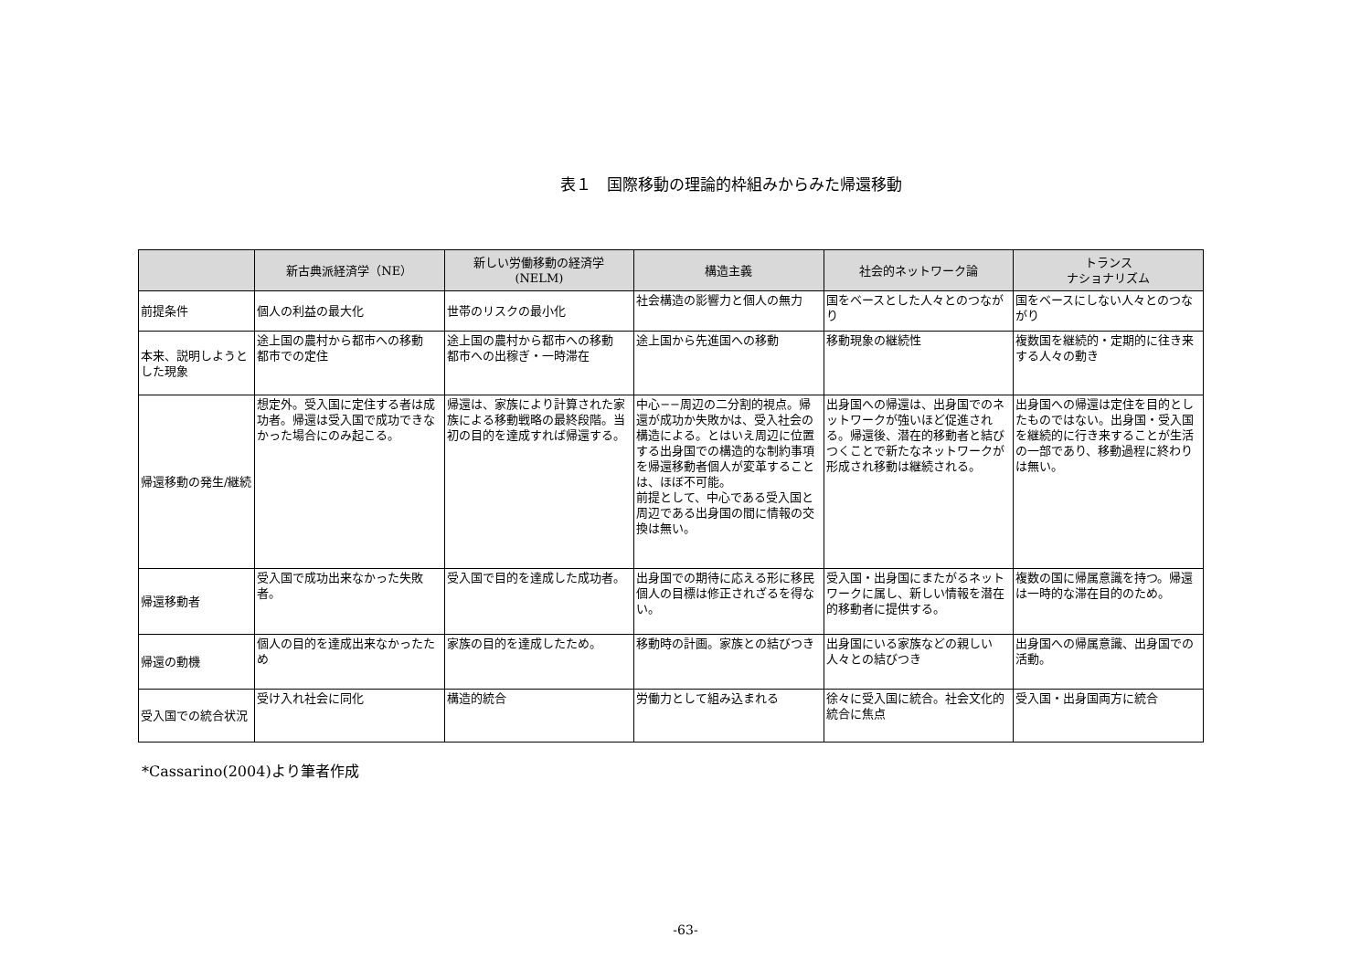表１　国際移動の理論的枠組みからみた帰還移動
| | 新古典派経済学（NE） | 新しい労働移動の経済学 (NELM) | 構造主義 | 社会的ネットワーク論 | トランス ナショナリズム |
| --- | --- | --- | --- | --- | --- |
| 前提条件 | 個人の利益の最大化 | 世帯のリスクの最小化 | 社会構造の影響力と個人の無力 | 国をベースとした人々とのつながり | 国をベースにしない人々とのつながり |
| 本来、説明しようとした現象 | 途上国の農村から都市への移動 都市での定住 | 途上国の農村から都市への移動 都市への出稼ぎ・一時滞在 | 途上国から先進国への移動 | 移動現象の継続性 | 複数国を継続的・定期的に往き来する人々の動き |
| 帰還移動の発生/継続 | 想定外。受入国に定住する者は成功者。帰還は受入国で成功できなかった場合にのみ起こる。 | 帰還は、家族により計算された家族による移動戦略の最終段階。当初の目的を達成すれば帰還する。 | 中心−−周辺の二分割的視点。帰還が成功か失敗かは、受入社会の構造による。とはいえ周辺に位置する出身国での構造的な制約事項を帰還移動者個人が変革することは、ほぼ不可能。 前提として、中心である受入国と周辺である出身国の間に情報の交換は無い。 | 出身国への帰還は、出身国でのネットワークが強いほど促進される。帰還後、潜在的移動者と結びつくことで新たなネットワークが形成され移動は継続される。 | 出身国への帰還は定住を目的としたものではない。出身国・受入国を継続的に行き来することが生活の一部であり、移動過程に終わりは無い。 |
| 帰還移動者 | 受入国で成功出来なかった失敗者。 | 受入国で目的を達成した成功者。 | 出身国での期待に応える形に移民個人の目標は修正されざるを得ない。 | 受入国・出身国にまたがるネットワークに属し、新しい情報を潜在的移動者に提供する。 | 複数の国に帰属意識を持つ。帰還は一時的な滞在目的のため。 |
| 帰還の動機 | 個人の目的を達成出来なかったため | 家族の目的を達成したため。 | 移動時の計画。家族との結びつき | 出身国にいる家族などの親しい人々との結びつき | 出身国への帰属意識、出身国での活動。 |
| 受入国での統合状況 | 受け入れ社会に同化 | 構造的統合 | 労働力として組み込まれる | 徐々に受入国に統合。社会文化的統合に焦点 | 受入国・出身国両方に統合 |
*Cassarino(2004)より筆者作成
-63-